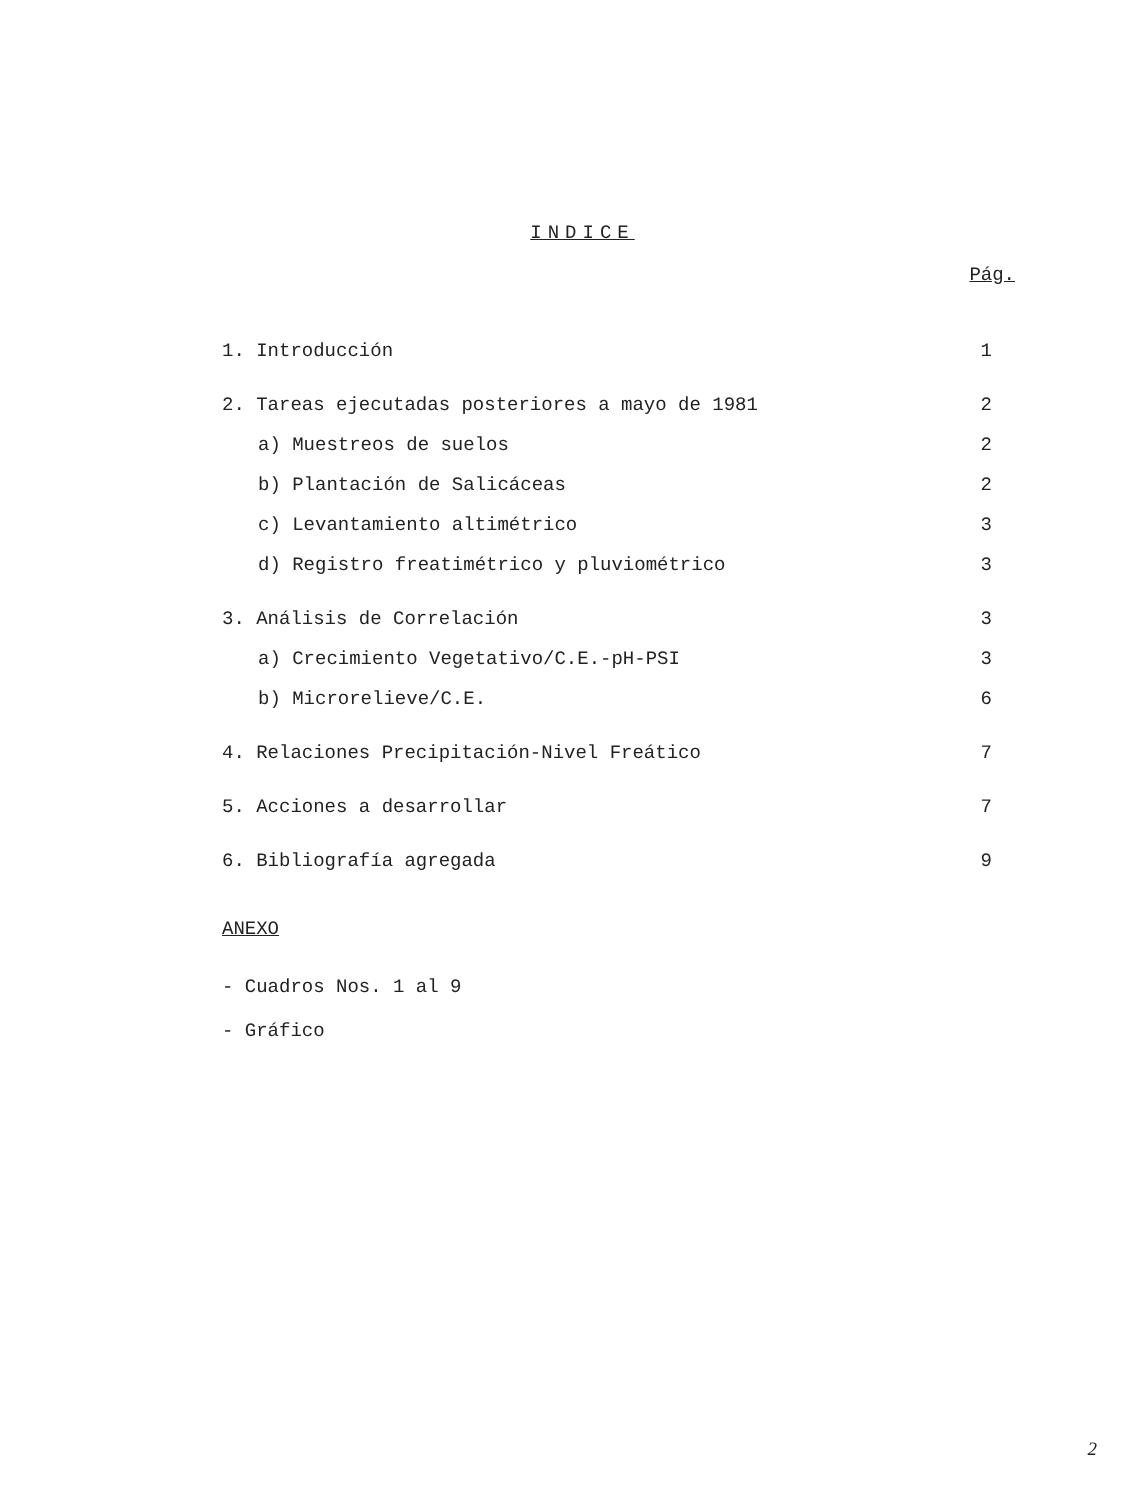INDICE
Pág.
1. Introducción 1
2. Tareas ejecutadas posteriores a mayo de 1981 2
a) Muestreos de suelos 2
b) Plantación de Salicáceas 2
c) Levantamiento altimétrico 3
d) Registro freatimétrico y pluviométrico 3
3. Análisis de Correlación 3
a) Crecimiento Vegetativo/C.E.-pH-PSI 3
b) Microrelieve/C.E. 6
4. Relaciones Precipitación-Nivel Freático 7
5. Acciones a desarrollar 7
6. Bibliografía agregada 9
ANEXO
- Cuadros Nos. 1 al 9
- Gráfico
2